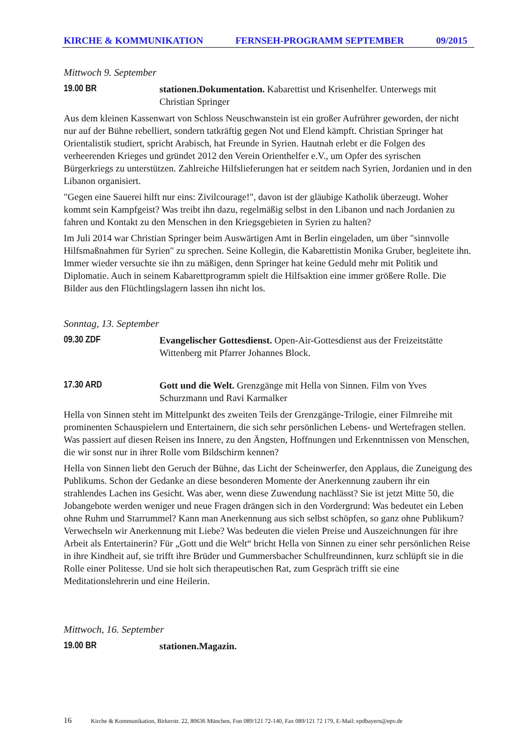KIRCHE & KOMMUNIKATION FERNSEH-PROGRAMM SEPTEMBER 09/2015
Mittwoch 9. September
19.00 BR stationen.Dokumentation. Kabarettist und Krisenhelfer. Unterwegs mit Christian Springer
Aus dem kleinen Kassenwart von Schloss Neuschwanstein ist ein großer Aufrührer geworden, der nicht nur auf der Bühne rebelliert, sondern tatkräftig gegen Not und Elend kämpft. Christian Springer hat Orientalistik studiert, spricht Arabisch, hat Freunde in Syrien. Hautnah erlebt er die Folgen des verheerenden Krieges und gründet 2012 den Verein Orienthelfer e.V., um Opfer des syrischen Bürgerkriegs zu unterstützen. Zahlreiche Hilfslieferungen hat er seitdem nach Syrien, Jordanien und in den Libanon organisiert.
"Gegen eine Sauerei hilft nur eins: Zivilcourage!", davon ist der gläubige Katholik überzeugt. Woher kommt sein Kampfgeist? Was treibt ihn dazu, regelmäßig selbst in den Libanon und nach Jordanien zu fahren und Kontakt zu den Menschen in den Kriegsgebieten in Syrien zu halten?
Im Juli 2014 war Christian Springer beim Auswärtigen Amt in Berlin eingeladen, um über "sinnvolle Hilfsmaßnahmen für Syrien" zu sprechen. Seine Kollegin, die Kabarettistin Monika Gruber, begleitete ihn. Immer wieder versuchte sie ihn zu mäßigen, denn Springer hat keine Geduld mehr mit Politik und Diplomatie. Auch in seinem Kabarettprogramm spielt die Hilfsaktion eine immer größere Rolle. Die Bilder aus den Flüchtlingslagern lassen ihn nicht los.
Sonntag, 13. September
09.30 ZDF Evangelischer Gottesdienst. Open-Air-Gottesdienst aus der Freizeitstätte Wittenberg mit Pfarrer Johannes Block.
17.30 ARD Gott und die Welt. Grenzgänge mit Hella von Sinnen. Film von Yves Schurzmann und Ravi Karmalker
Hella von Sinnen steht im Mittelpunkt des zweiten Teils der Grenzgänge-Trilogie, einer Filmreihe mit prominenten Schauspielern und Entertainern, die sich sehr persönlichen Lebens- und Wertefragen stellen. Was passiert auf diesen Reisen ins Innere, zu den Ängsten, Hoffnungen und Erkenntnissen von Menschen, die wir sonst nur in ihrer Rolle vom Bildschirm kennen?
Hella von Sinnen liebt den Geruch der Bühne, das Licht der Scheinwerfer, den Applaus, die Zuneigung des Publikums. Schon der Gedanke an diese besonderen Momente der Anerkennung zaubern ihr ein strahlendes Lachen ins Gesicht. Was aber, wenn diese Zuwendung nachlässt? Sie ist jetzt Mitte 50, die Jobangebote werden weniger und neue Fragen drängen sich in den Vordergrund: Was bedeutet ein Leben ohne Ruhm und Starrummel? Kann man Anerkennung aus sich selbst schöpfen, so ganz ohne Publikum? Verwechseln wir Anerkennung mit Liebe? Was bedeuten die vielen Preise und Auszeichnungen für ihre Arbeit als Entertainerin? Für „Gott und die Welt“ bricht Hella von Sinnen zu einer sehr persönlichen Reise in ihre Kindheit auf, sie trifft ihre Brüder und Gummersbacher Schulfreundinnen, kurz schlüpft sie in die Rolle einer Politesse. Und sie holt sich therapeutischen Rat, zum Gespräch trifft sie eine Meditationslehrerin und eine Heilerin.
Mittwoch, 16. September
19.00 BR stationen.Magazin.
16 Kirche & Kommunikation, Birkerstr. 22, 80636 München, Fon 089/121 72-140, Fax 089/121 72 179, E-Mail: epdbayern@epv.de